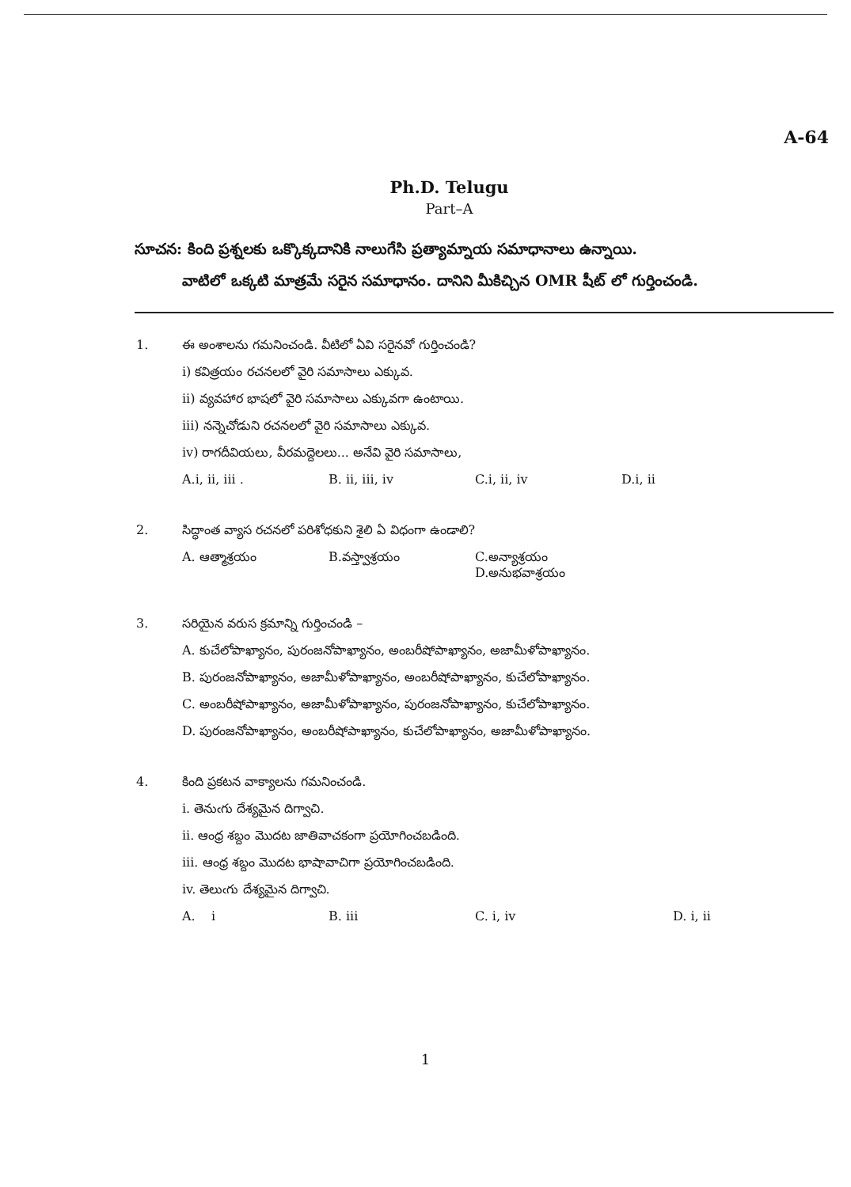A-64
Ph.D. Telugu
Part–A
సూచన: కింది ప్రశ్నలకు ఒక్కొక్కదానికి నాలుగేసి ప్రత్యామ్నాయ సమాధానాలు ఉన్నాయి.
వాటిలో ఒక్కటి మాత్రమే సరైన సమాధానం. దానిని మీకిచ్చిన OMR షీట్ లో గుర్తించండి.
1.
ఈ అంశాలను గమనించండి. వీటిలో ఏవి సరైనవో గుర్తించండి?
i) కవిత్రయం రచనలలో వైరి సమాసాలు ఎక్కువ.
ii) వ్యవహార భాషలో వైరి సమాసాలు ఎక్కువగా ఉంటాయి.
iii) నన్నెచోడుని రచనలలో వైరి సమాసాలు ఎక్కువ.
iv) రాగదీవియలు, వీరమద్దెలలు... అనేవి వైరి సమాసాలు,
A.i, ii, iii . B. ii, iii, iv C.i, ii, iv D.i, ii
2.
సిద్ధాంత వ్యాస రచనలో పరిశోధకుని శైలి ఏ విధంగా ఉండాలి?
A. ఆత్మాశ్రయం B.వస్త్వాశ్రయం C.అన్యాశ్రయం D.అనుభవాశ్రయం
3.
సరియైన వరుస క్రమాన్ని గుర్తించండి –
A. కుచేలోపాఖ్యానం, పురంజనోపాఖ్యానం, అంబరీషోపాఖ్యానం, అజామీళోపాఖ్యానం.
B. పురంజనోపాఖ్యానం, అజామీళోపాఖ్యానం, అంబరీషోపాఖ్యానం, కుచేలోపాఖ్యానం.
C. అంబరీషోపాఖ్యానం, అజామీళోపాఖ్యానం, పురంజనోపాఖ్యానం, కుచేలోపాఖ్యానం.
D. పురంజనోపాఖ్యానం, అంబరీషోపాఖ్యానం, కుచేలోపాఖ్యానం, అజామీళోపాఖ్యానం.
4.
కింది ప్రకటన వాక్యాలను గమనించండి.
i. తెనుఁగు దేశ్యమైన దిగ్వాచి.
ii. ఆంధ్ర శబ్దం మొదట జాతివాచకంగా ప్రయోగించబడింది.
iii. ఆంధ్ర శబ్దం మొదట భాషావాచిగా ప్రయోగించబడింది.
iv. తెలుఁగు దేశ్యమైన దిగ్వాచి.
A. i B. iii C. i, iv D. i, ii
1